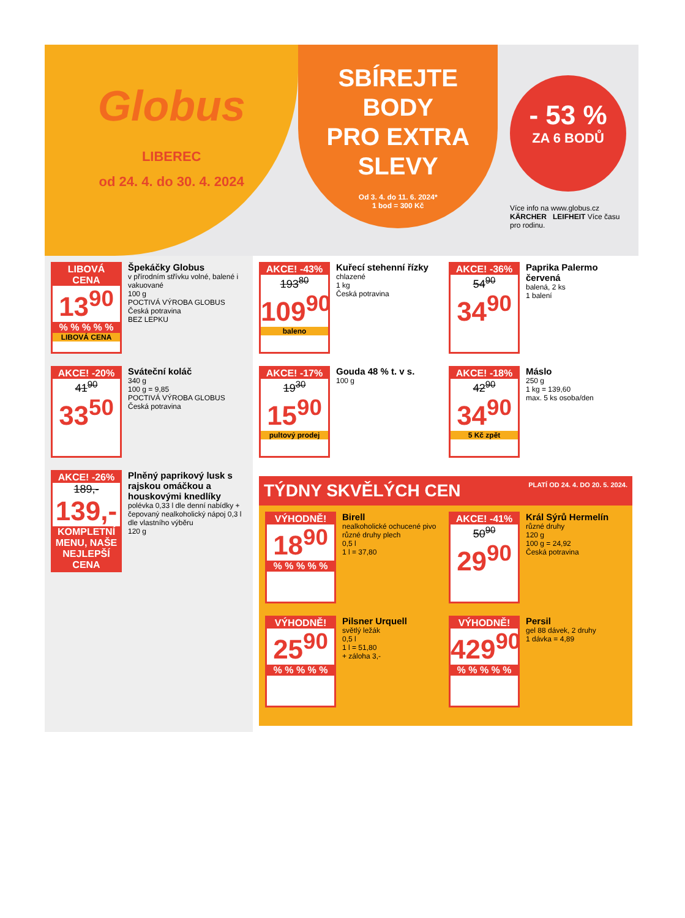Globus
LIBEREC
od 24. 4. do 30. 4. 2024
SBÍREJTE
BODY
PRO EXTRA
SLEVY
Od 3. 4. do 11. 6. 2024*
1 bod = 300 Kč
- 53 %
ZA 6 BODŮ
Více info na www.globus.cz KÄRCHER LEIFHEIT Více času pro rodinu.
LIBOVÁ CENA
13<sup>90</sup>
% % % % %
LIBOVÁ CENA
Špekáčky Globus
v přírodním střívku volné, balené i vakuované
100 g
POCTIVÁ VÝROBA GLOBUS
Česká potravina
BEZ LEPKU
AKCE! -20%
41<sup>90</sup>
33<sup>50</sup>
Sváteční koláč
340 g
100 g = 9,85
POCTIVÁ VÝROBA GLOBUS
Česká potravina
AKCE! -26%
189,-
139,-
KOMPLETNÍ MENU, NAŠE NEJLEPŠÍ CENA
Plněný paprikový lusk s rajskou omáčkou a houskovými knedlíky
polévka 0,33 l dle denní nabídky + čepovaný nealkoholický nápoj 0,3 l dle vlastního výběru
120 g
AKCE! -43%
193<sup>80</sup>
109<sup>90</sup>
baleno
Kuřecí stehenní řízky
chlazené
1 kg
Česká potravina
AKCE! -36%
54<sup>90</sup>
34<sup>90</sup>
Paprika Palermo červená
balená, 2 ks
1 balení
AKCE! -17%
19<sup>30</sup>
15<sup>90</sup>
pultový prodej
Gouda 48 % t. v s.
100 g
AKCE! -18%
42<sup>90</sup>
34<sup>90</sup>
5 Kč zpět
Máslo
250 g
1 kg = 139,60
max. 5 ks osoba/den
TÝDNY SKVĚLÝCH CEN PLATÍ OD 24. 4. DO 20. 5. 2024.
VÝHODNĚ!
18<sup>90</sup>
% % % % %
Birell
nealkoholické ochucené pivo různé druhy plech
0,5 l
1 l = 37,80
AKCE! -41%
50<sup>90</sup>
29<sup>90</sup>
Král Sýrů Hermelín
různé druhy
120 g
100 g = 24,92
Česká potravina
VÝHODNĚ!
25<sup>90</sup>
% % % % %
Pilsner Urquell
světlý ležák
0,5 l
1 l = 51,80
+ záloha 3,-
VÝHODNĚ!
429<sup>90</sup>
% % % % %
Persil
gel 88 dávek, 2 druhy
1 dávka = 4,89